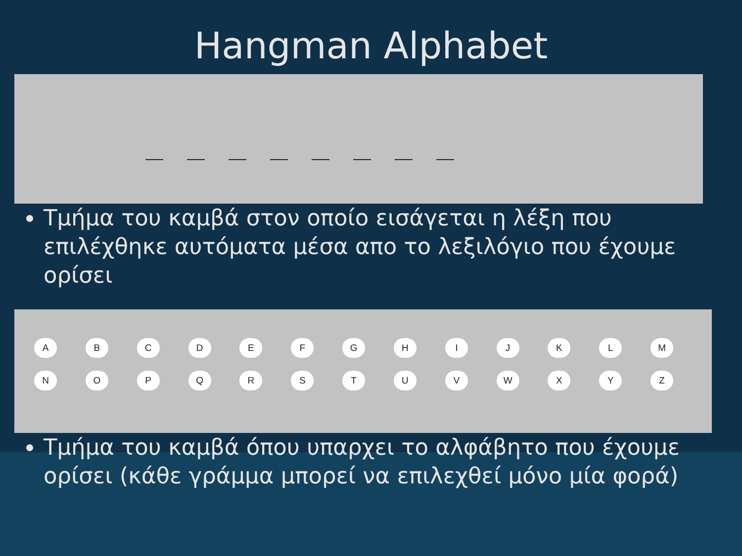Hangman Alphabet
Τμήμα του καμβά στον οποίο εισάγεται η λέξη που επιλέχθηκε αυτόματα μέσα απο το λεξιλόγιο που έχουμε ορίσει
ABCDEFGHIJKLM NOPQRSTUVWXYZ
Τμήμα του καμβά όπου υπαρχει το αλφάβητο που έχουμε ορίσει (κάθε γράμμα μπορεί να επιλεχθεί μόνο μία φορά)